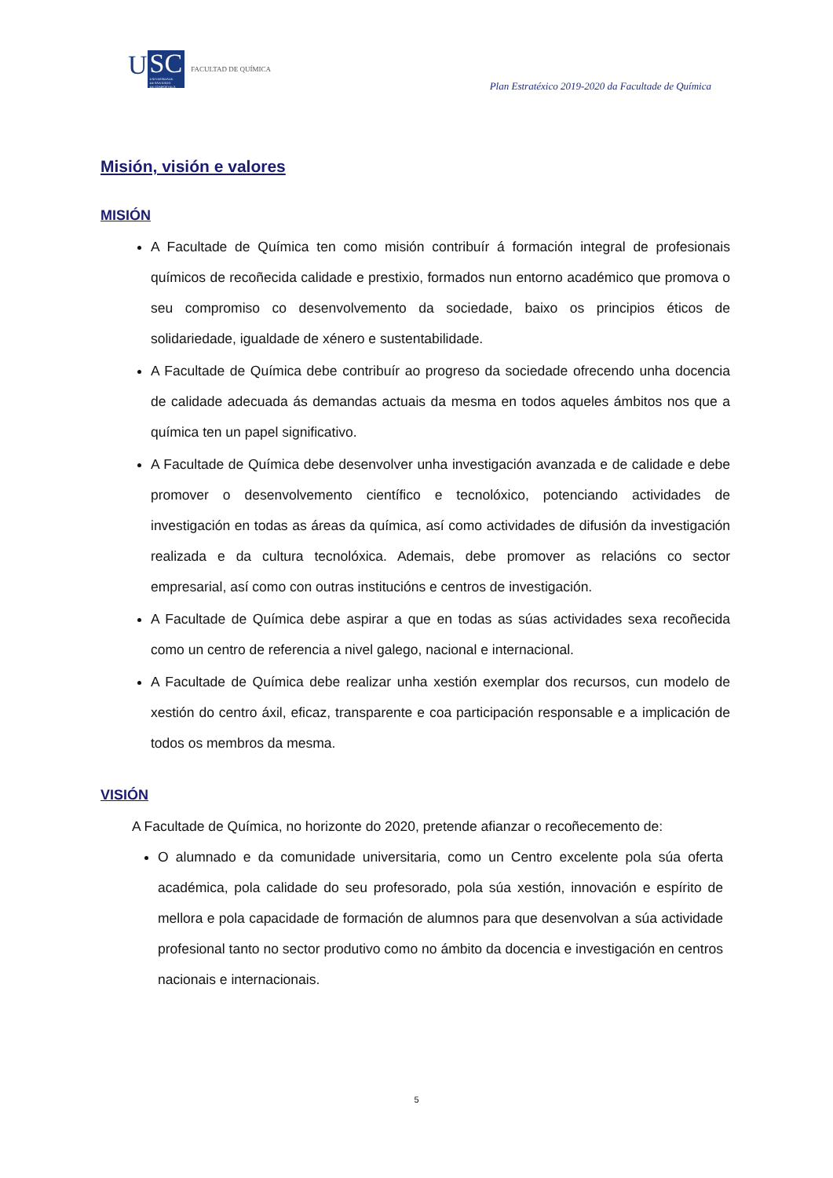U
SC
UNIVERSIDADE
DE SANTIAGO
DE COMPOSTELA
FACULTAD DE QUÍMICA
Plan Estratéxico 2019-2020 da Facultade de Química
Misión, visión e valores
MISIÓN
A Facultade de Química ten como misión contribuír á formación integral de profesionais químicos de recoñecida calidade e prestixio, formados nun entorno académico que promova o seu compromiso co desenvolvemento da sociedade, baixo os principios éticos de solidariedade, igualdade de xénero e sustentabilidade.
A Facultade de Química debe contribuír ao progreso da sociedade ofrecendo unha docencia de calidade adecuada ás demandas actuais da mesma en todos aqueles ámbitos nos que a química ten un papel significativo.
A Facultade de Química debe desenvolver unha investigación avanzada e de calidade e debe promover o desenvolvemento científico e tecnolóxico, potenciando actividades de investigación en todas as áreas da química, así como actividades de difusión da investigación realizada e da cultura tecnolóxica. Ademais, debe promover as relacións co sector empresarial, así como con outras institucións e centros de investigación.
A Facultade de Química debe aspirar a que en todas as súas actividades sexa recoñecida como un centro de referencia a nivel galego, nacional e internacional.
A Facultade de Química debe realizar unha xestión exemplar dos recursos, cun modelo de xestión do centro áxil, eficaz, transparente e coa participación responsable e a implicación de todos os membros da mesma.
VISIÓN
A Facultade de Química, no horizonte do 2020, pretende afianzar o recoñecemento de:
O alumnado e da comunidade universitaria, como un Centro excelente pola súa oferta académica, pola calidade do seu profesorado, pola súa xestión, innovación e espírito de mellora e pola capacidade de formación de alumnos para que desenvolvan a súa actividade profesional tanto no sector produtivo como no ámbito da docencia e investigación en centros nacionais e internacionais.
5